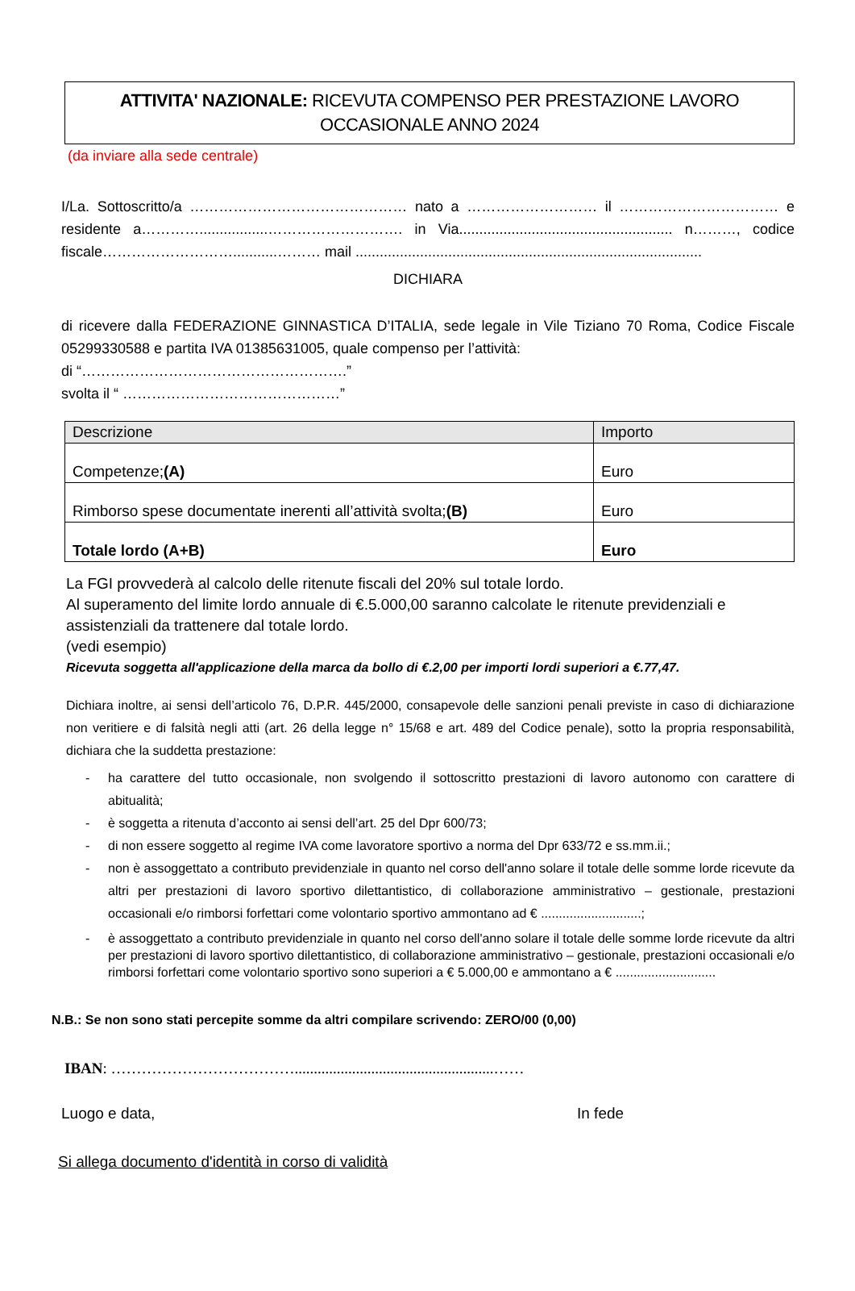ATTIVITA' NAZIONALE: RICEVUTA COMPENSO PER PRESTAZIONE LAVORO
OCCASIONALE ANNO 2024
(da inviare alla sede centrale)
I/La. Sottoscritto/a ……………………………………… nato a ……………………… il …………………………… e residente a………….................………………………. in Via..................................................... n………, codice fiscale………………………...........……… mail ......................................................................................
DICHIARA
di ricevere dalla FEDERAZIONE GINNASTICA D’ITALIA, sede legale in Vile Tiziano 70 Roma, Codice Fiscale 05299330588 e partita IVA 01385631005, quale compenso per l’attività:
di “……………………………………………….”
svolta il “ ………………………………………”
| Descrizione | Importo |
| --- | --- |
| Competenze; (A) | Euro |
| Rimborso spese documentate inerenti all’attività svolta; (B) | Euro |
| Totale lordo (A+B) | Euro |
La FGI provvederà al calcolo delle ritenute fiscali del 20% sul totale lordo.
Al superamento del limite lordo annuale di €.5.000,00 saranno calcolate le ritenute previdenziali e assistenziali da trattenere dal totale lordo.
(vedi esempio)
Ricevuta soggetta all'applicazione della marca da bollo di €.2,00 per importi lordi superiori a €.77,47.
Dichiara inoltre, ai sensi dell’articolo 76, D.P.R. 445/2000, consapevole delle sanzioni penali previste in caso di dichiarazione non veritiere e di falsità negli atti (art. 26 della legge n° 15/68 e art. 489 del Codice penale), sotto la propria responsabilità, dichiara che la suddetta prestazione:
- ha carattere del tutto occasionale, non svolgendo il sottoscritto prestazioni di lavoro autonomo con carattere di abitualità;
- è soggetta a ritenuta d’acconto ai sensi dell’art. 25 del Dpr 600/73;
- di non essere soggetto al regime IVA come lavoratore sportivo a norma del Dpr 633/72 e ss.mm.ii.;
- non è assoggettato a contributo previdenziale in quanto nel corso dell'anno solare il totale delle somme lorde ricevute da altri per prestazioni di lavoro sportivo dilettantistico, di collaborazione amministrativo – gestionale, prestazioni occasionali e/o rimborsi forfettari come volontario sportivo ammontano ad € ............................;
- è assoggettato a contributo previdenziale in quanto nel corso dell'anno solare il totale delle somme lorde ricevute da altri per prestazioni di lavoro sportivo dilettantistico, di collaborazione amministrativo – gestionale, prestazioni occasionali e/o rimborsi forfettari come volontario sportivo sono superiori a € 5.000,00 e ammontano a € ............................
N.B.: Se non sono stati percepite somme da altri compilare scrivendo: ZERO/00 (0,00)
IBAN: ………………………………....................................................……
Luogo e data, In fede
Si allega documento d'identità in corso di validità